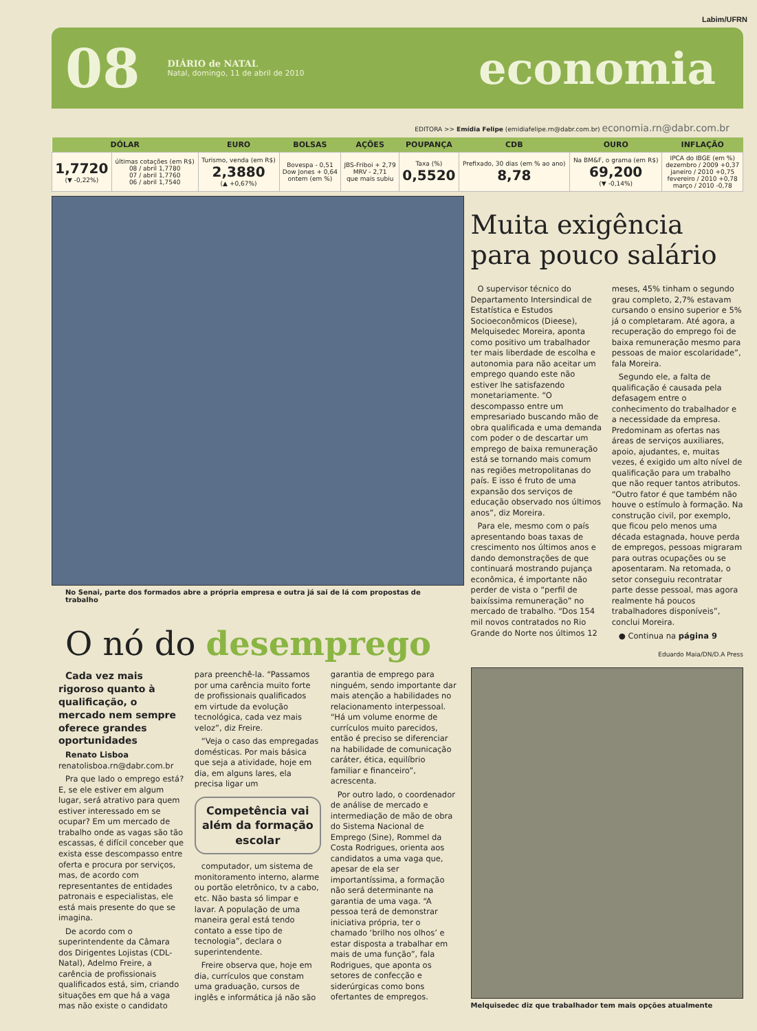Labim/UFRN
08
DIÁRIO de NATAL
Natal, domingo, 11 de abril de 2010
economia
EDITORA >> Emídia Felipe (emidiafelipe.rn@dabr.com.br) economia.rn@dabr.com.br
| DÓLAR | | EURO | BOLSAS | AÇÕES | POUPANÇA | CDB | OURO | INFLAÇÃO |
| --- | --- | --- | --- | --- | --- | --- | --- | --- |
| 1,7720 (▼ -0,22%) | últimas cotações (em R$) 08 / abril 1,7780 07 / abril 1,7760 06 / abril 1,7540 | Turismo, venda (em R$) 2,3880 (▲ +0,67%) | Bovespa - 0,51 Dow Jones + 0,64 ontem (em %) | JBS-Friboi + 2,79 MRV - 2,71 que mais subiu | Taxa (%) 0,5520 | Prefixado, 30 dias (em % ao ano) 8,78 | Na BM&F, o grama (em R$) 69,200 (▼ -0,14%) | IPCA do IBGE (em %) dezembro / 2009 +0,37 janeiro / 2010 +0,75 fevereiro / 2010 +0,78 março / 2010 -0,78 |
No Senai, parte dos formados abre a própria empresa e outra já sai de lá com propostas de trabalho
O nó do desemprego
Cada vez mais rigoroso quanto à qualificação, o mercado nem sempre oferece grandes oportunidades
Renato Lisboa
renatolisboa.rn@dabr.com.br
Pra que lado o emprego está? E, se ele estiver em algum lugar, será atrativo para quem estiver interessado em se ocupar? Em um mercado de trabalho onde as vagas são tão escassas, é difícil conceber que exista esse descompasso entre oferta e procura por serviços, mas, de acordo com representantes de entidades patronais e especialistas, ele está mais presente do que se imagina.
De acordo com o superintendente da Câmara dos Dirigentes Lojistas (CDL-Natal), Adelmo Freire, a carência de profissionais qualificados está, sim, criando situações em que há a vaga mas não existe o candidato para preenchê-la. “Passamos por uma carência muito forte de profissionais qualificados em virtude da evolução tecnológica, cada vez mais veloz”, diz Freire.
“Veja o caso das empregadas domésticas. Por mais básica que seja a atividade, hoje em dia, em alguns lares, ela precisa ligar um
Competência vai além da formação escolar
computador, um sistema de monitoramento interno, alarme ou portão eletrônico, tv a cabo, etc. Não basta só limpar e lavar. A população de uma maneira geral está tendo contato a esse tipo de tecnologia”, declara o superintendente.
Freire observa que, hoje em dia, currículos que constam uma graduação, cursos de inglês e informática já não são garantia de emprego para ninguém, sendo importante dar mais atenção a habilidades no relacionamento interpessoal. “Há um volume enorme de currículos muito parecidos, então é preciso se diferenciar na habilidade de comunicação caráter, ética, equilíbrio familiar e financeiro”, acrescenta.
Por outro lado, o coordenador de análise de mercado e intermediação de mão de obra do Sistema Nacional de Emprego (Sine), Rommel da Costa Rodrigues, orienta aos candidatos a uma vaga que, apesar de ela ser importantíssima, a formação não será determinante na garantia de uma vaga. “A pessoa terá de demonstrar iniciativa própria, ter o chamado ‘brilho nos olhos’ e estar disposta a trabalhar em mais de uma função”, fala Rodrigues, que aponta os setores de confecção e siderúrgicas como bons ofertantes de empregos.
Muita exigência para pouco salário
O supervisor técnico do Departamento Intersindical de Estatística e Estudos Socioeconômicos (Dieese), Melquisedec Moreira, aponta como positivo um trabalhador ter mais liberdade de escolha e autonomia para não aceitar um emprego quando este não estiver lhe satisfazendo monetariamente. “O descompasso entre um empresariado buscando mão de obra qualificada e uma demanda com poder o de descartar um emprego de baixa remuneração está se tornando mais comum nas regiões metropolitanas do país. E isso é fruto de uma expansão dos serviços de educação observado nos últimos anos”, diz Moreira.
Para ele, mesmo com o país apresentando boas taxas de crescimento nos últimos anos e dando demonstrações de que continuará mostrando pujança econômica, é importante não perder de vista o “perfil de baixíssima remuneração” no mercado de trabalho. “Dos 154 mil novos contratados no Rio Grande do Norte nos últimos 12 meses, 45% tinham o segundo grau completo, 2,7% estavam cursando o ensino superior e 5% já o completaram. Até agora, a recuperação do emprego foi de baixa remuneração mesmo para pessoas de maior escolaridade”, fala Moreira.
Segundo ele, a falta de qualificação é causada pela defasagem entre o conhecimento do trabalhador e a necessidade da empresa. Predominam as ofertas nas áreas de serviços auxiliares, apoio, ajudantes, e, muitas vezes, é exigido um alto nível de qualificação para um trabalho que não requer tantos atributos. “Outro fator é que também não houve o estímulo à formação. Na construção civil, por exemplo, que ficou pelo menos uma década estagnada, houve perda de empregos, pessoas migraram para outras ocupações ou se aposentaram. Na retomada, o setor conseguiu recontratar parte desse pessoal, mas agora realmente há poucos trabalhadores disponíveis”, conclui Moreira.
● Continua na página 9
Eduardo Maia/DN/D.A Press
Melquisedec diz que trabalhador tem mais opções atualmente